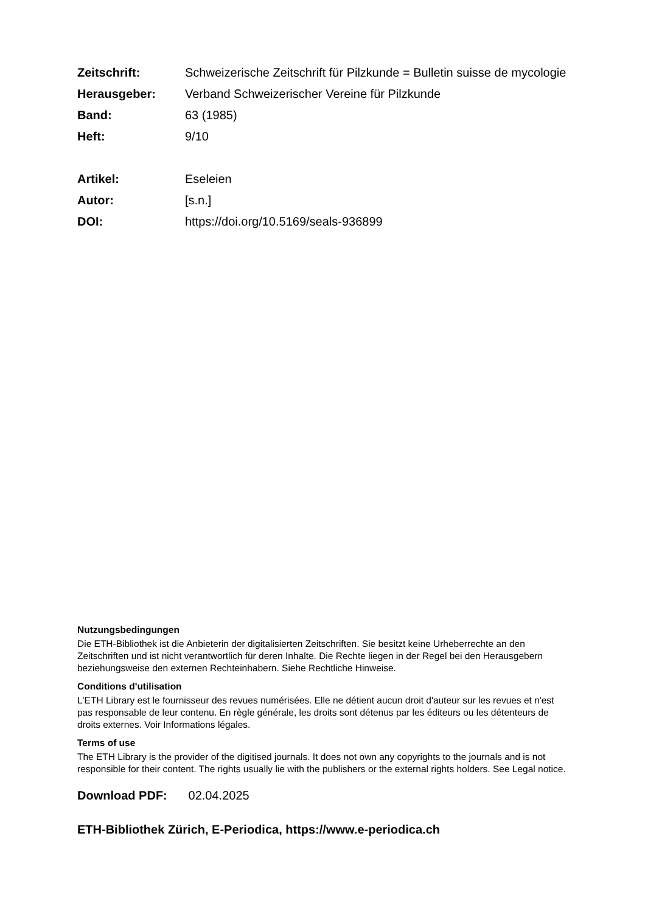| Zeitschrift: | Schweizerische Zeitschrift für Pilzkunde = Bulletin suisse de mycologie |
| Herausgeber: | Verband Schweizerischer Vereine für Pilzkunde |
| Band: | 63 (1985) |
| Heft: | 9/10 |
| Artikel: | Eseleien |
| Autor: | [s.n.] |
| DOI: | https://doi.org/10.5169/seals-936899 |
Nutzungsbedingungen
Die ETH-Bibliothek ist die Anbieterin der digitalisierten Zeitschriften. Sie besitzt keine Urheberrechte an den Zeitschriften und ist nicht verantwortlich für deren Inhalte. Die Rechte liegen in der Regel bei den Herausgebern beziehungsweise den externen Rechteinhabern. Siehe Rechtliche Hinweise.
Conditions d'utilisation
L'ETH Library est le fournisseur des revues numérisées. Elle ne détient aucun droit d'auteur sur les revues et n'est pas responsable de leur contenu. En règle générale, les droits sont détenus par les éditeurs ou les détenteurs de droits externes. Voir Informations légales.
Terms of use
The ETH Library is the provider of the digitised journals. It does not own any copyrights to the journals and is not responsible for their content. The rights usually lie with the publishers or the external rights holders. See Legal notice.
Download PDF: 02.04.2025
ETH-Bibliothek Zürich, E-Periodica, https://www.e-periodica.ch